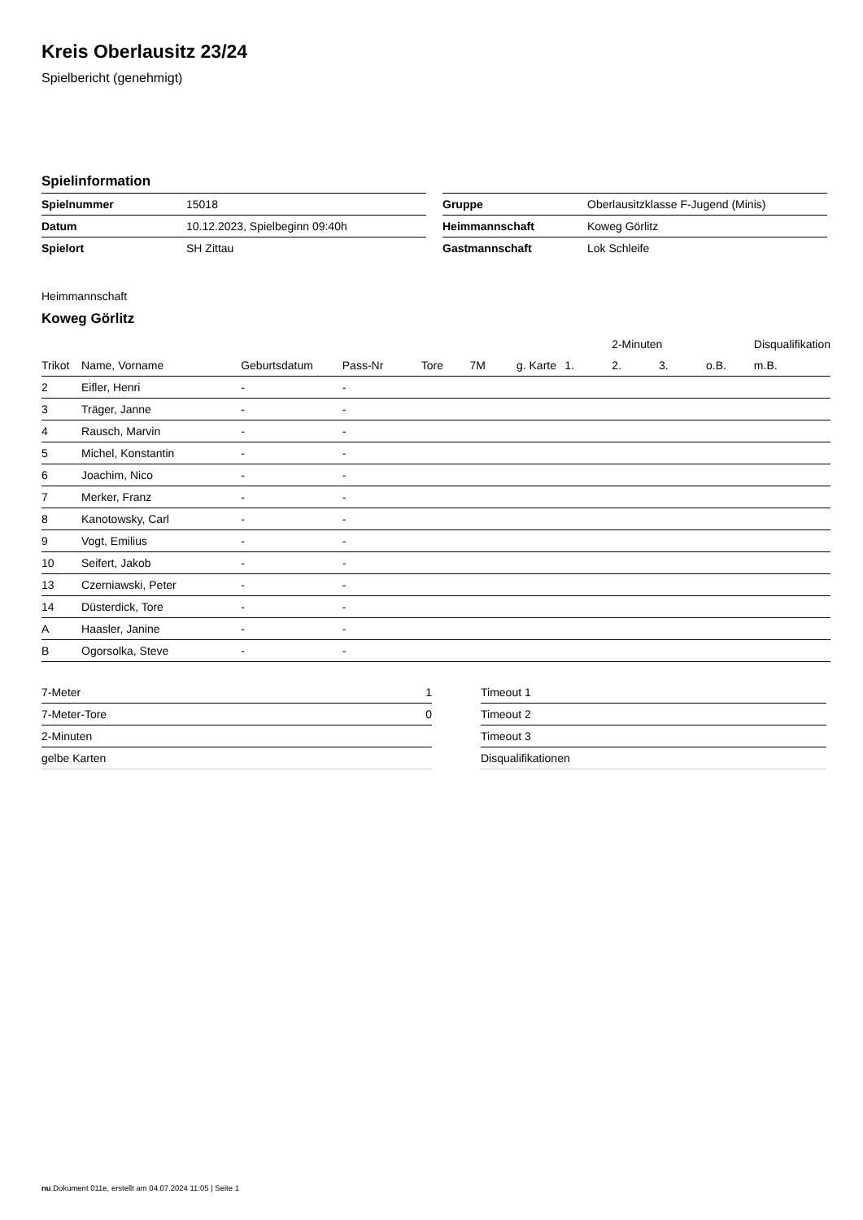Kreis Oberlausitz 23/24
Spielbericht (genehmigt)
Spielinformation
| Spielnummer | 15018 |
| Datum | 10.12.2023, Spielbeginn 09:40h |
| Spielort | SH Zittau |
| Gruppe | Oberlausitzklasse F-Jugend (Minis) |
| Heimmannschaft | Koweg Görlitz |
| Gastmannschaft | Lok Schleife |
Heimmannschaft
Koweg Görlitz
| | | | | | | | | 2-Minuten | | | Disqualifikation |
| --- | --- | --- | --- | --- | --- | --- | --- | --- | --- | --- | --- |
| Trikot | Name, Vorname | Geburtsdatum | Pass-Nr | Tore | 7M | g. Karte | 1. | 2. | 3. | o.B. | m.B. |
| 2 | Eifler, Henri | - | - | | | | | | | | |
| 3 | Träger, Janne | - | - | | | | | | | | |
| 4 | Rausch, Marvin | - | - | | | | | | | | |
| 5 | Michel, Konstantin | - | - | | | | | | | | |
| 6 | Joachim, Nico | - | - | | | | | | | | |
| 7 | Merker, Franz | - | - | | | | | | | | |
| 8 | Kanotowsky, Carl | - | - | | | | | | | | |
| 9 | Vogt, Emilius | - | - | | | | | | | | |
| 10 | Seifert, Jakob | - | - | | | | | | | | |
| 13 | Czerniawski, Peter | - | - | | | | | | | | |
| 14 | Düsterdick, Tore | - | - | | | | | | | | |
| A | Haasler, Janine | - | - | | | | | | | | |
| B | Ogorsolka, Steve | - | - | | | | | | | | |
| 7-Meter | 1 |
| 7-Meter-Tore | 0 |
| 2-Minuten | |
| gelbe Karten | |
| Timeout 1 |
| Timeout 2 |
| Timeout 3 |
| Disqualifikationen |
nu.Dokument 011e, erstellt am 04.07.2024 11:05 | Seite 1